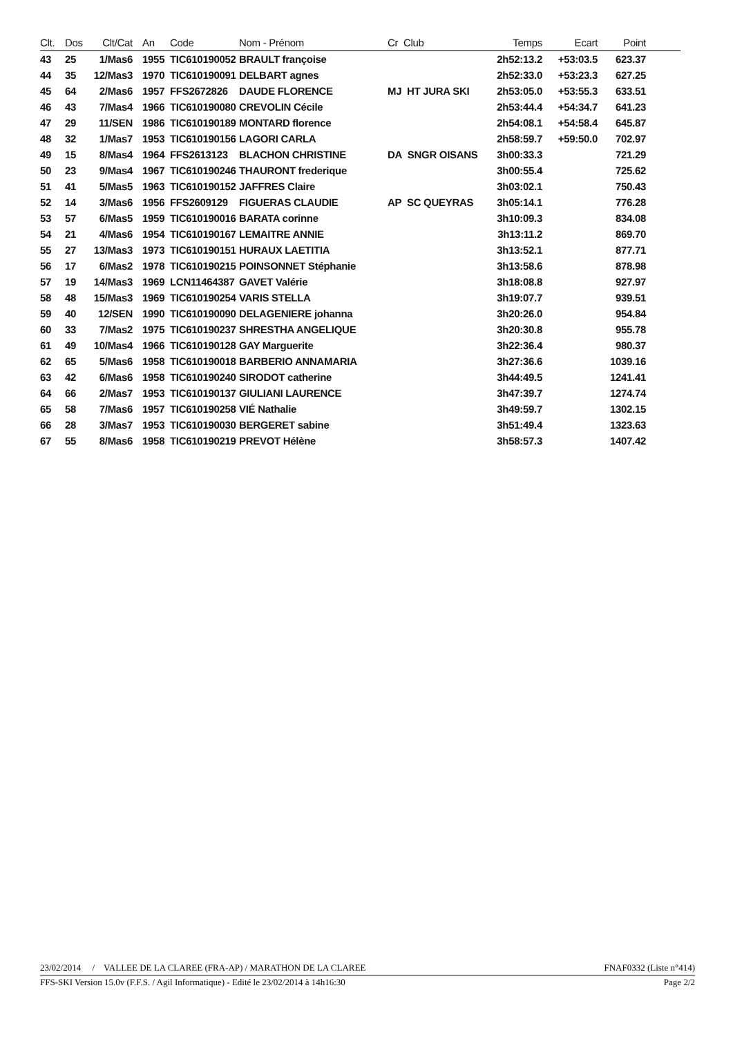| Clt. | Dos | Clt/Cat | An | Code | Nom - Prénom | Cr Club | Temps | Ecart | Point | |
| --- | --- | --- | --- | --- | --- | --- | --- | --- | --- | --- |
| 43 | 25 | 1/Mas6 | 1955 | TIC610190052 | BRAULT françoise | | 2h52:13.2 | +53:03.5 | 623.37 | |
| 44 | 35 | 12/Mas3 | 1970 | TIC610190091 | DELBART agnes | | 2h52:33.0 | +53:23.3 | 627.25 | |
| 45 | 64 | 2/Mas6 | 1957 | FFS2672826 | DAUDE FLORENCE | MJ HT JURA SKI | 2h53:05.0 | +53:55.3 | 633.51 | |
| 46 | 43 | 7/Mas4 | 1966 | TIC610190080 | CREVOLIN Cécile | | 2h53:44.4 | +54:34.7 | 641.23 | |
| 47 | 29 | 11/SEN | 1986 | TIC610190189 | MONTARD florence | | 2h54:08.1 | +54:58.4 | 645.87 | |
| 48 | 32 | 1/Mas7 | 1953 | TIC610190156 | LAGORI CARLA | | 2h58:59.7 | +59:50.0 | 702.97 | |
| 49 | 15 | 8/Mas4 | 1964 | FFS2613123 | BLACHON CHRISTINE | DA SNGR OISANS | 3h00:33.3 | | 721.29 | |
| 50 | 23 | 9/Mas4 | 1967 | TIC610190246 | THAURONT frederique | | 3h00:55.4 | | 725.62 | |
| 51 | 41 | 5/Mas5 | 1963 | TIC610190152 | JAFFRES Claire | | 3h03:02.1 | | 750.43 | |
| 52 | 14 | 3/Mas6 | 1956 | FFS2609129 | FIGUERAS CLAUDIE | AP SC QUEYRAS | 3h05:14.1 | | 776.28 | |
| 53 | 57 | 6/Mas5 | 1959 | TIC610190016 | BARATA corinne | | 3h10:09.3 | | 834.08 | |
| 54 | 21 | 4/Mas6 | 1954 | TIC610190167 | LEMAITRE ANNIE | | 3h13:11.2 | | 869.70 | |
| 55 | 27 | 13/Mas3 | 1973 | TIC610190151 | HURAUX LAETITIA | | 3h13:52.1 | | 877.71 | |
| 56 | 17 | 6/Mas2 | 1978 | TIC610190215 | POINSONNET Stéphanie | | 3h13:58.6 | | 878.98 | |
| 57 | 19 | 14/Mas3 | 1969 | LCN11464387 | GAVET Valérie | | 3h18:08.8 | | 927.97 | |
| 58 | 48 | 15/Mas3 | 1969 | TIC610190254 | VARIS STELLA | | 3h19:07.7 | | 939.51 | |
| 59 | 40 | 12/SEN | 1990 | TIC610190090 | DELAGENIERE johanna | | 3h20:26.0 | | 954.84 | |
| 60 | 33 | 7/Mas2 | 1975 | TIC610190237 | SHRESTHA ANGELIQUE | | 3h20:30.8 | | 955.78 | |
| 61 | 49 | 10/Mas4 | 1966 | TIC610190128 | GAY Marguerite | | 3h22:36.4 | | 980.37 | |
| 62 | 65 | 5/Mas6 | 1958 | TIC610190018 | BARBERIO ANNAMARIA | | 3h27:36.6 | | 1039.16 | |
| 63 | 42 | 6/Mas6 | 1958 | TIC610190240 | SIRODOT catherine | | 3h44:49.5 | | 1241.41 | |
| 64 | 66 | 2/Mas7 | 1953 | TIC610190137 | GIULIANI LAURENCE | | 3h47:39.7 | | 1274.74 | |
| 65 | 58 | 7/Mas6 | 1957 | TIC610190258 | VIÉ Nathalie | | 3h49:59.7 | | 1302.15 | |
| 66 | 28 | 3/Mas7 | 1953 | TIC610190030 | BERGERET sabine | | 3h51:49.4 | | 1323.63 | |
| 67 | 55 | 8/Mas6 | 1958 | TIC610190219 | PREVOT Hélène | | 3h58:57.3 | | 1407.42 | |
23/02/2014 / VALLEE DE LA CLAREE (FRA-AP) / MARATHON DE LA CLAREE FNAF0332 (Liste n°414)
FFS-SKI Version 15.0v (F.F.S. / Agil Informatique) - Edité le 23/02/2014 à 14h16:30 Page 2/2